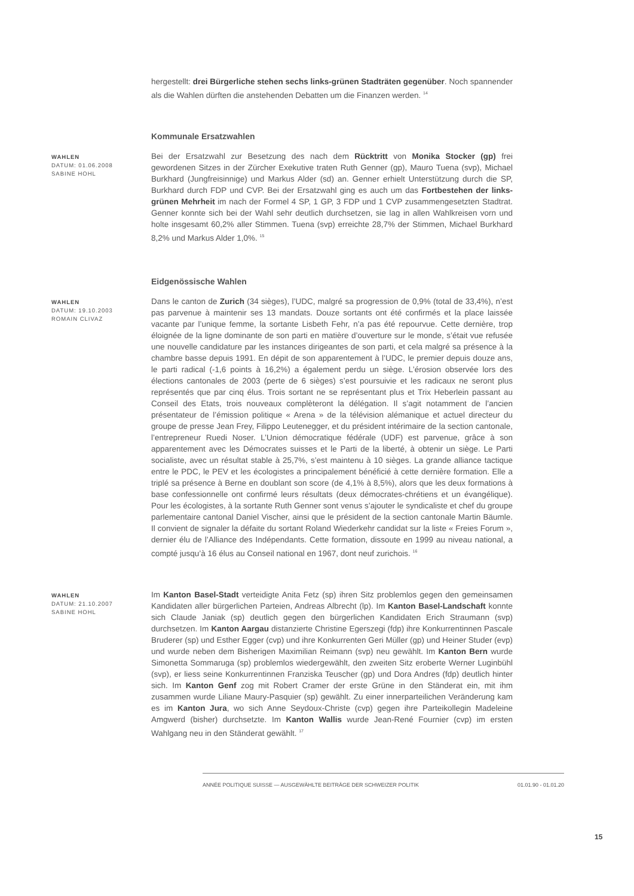hergestellt: drei Bürgerliche stehen sechs links-grünen Stadträten gegenüber. Noch spannender als die Wahlen dürften die anstehenden Debatten um die Finanzen werden. <sup>14</sup>
Kommunale Ersatzwahlen
WAHLEN
DATUM: 01.06.2008
SABINE HOHL
Bei der Ersatzwahl zur Besetzung des nach dem Rücktritt von Monika Stocker (gp) frei gewordenen Sitzes in der Zürcher Exekutive traten Ruth Genner (gp), Mauro Tuena (svp), Michael Burkhard (Jungfreisinnige) und Markus Alder (sd) an. Genner erhielt Unterstützung durch die SP, Burkhard durch FDP und CVP. Bei der Ersatzwahl ging es auch um das Fortbestehen der links-grünen Mehrheit im nach der Formel 4 SP, 1 GP, 3 FDP und 1 CVP zusammengesetzten Stadtrat. Genner konnte sich bei der Wahl sehr deutlich durchsetzen, sie lag in allen Wahlkreisen vorn und holte insgesamt 60,2% aller Stimmen. Tuena (svp) erreichte 28,7% der Stimmen, Michael Burkhard 8,2% und Markus Alder 1,0%. <sup>15</sup>
Eidgenössische Wahlen
WAHLEN
DATUM: 19.10.2003
ROMAIN CLIVAZ
Dans le canton de Zurich (34 sièges), l’UDC, malgré sa progression de 0,9% (total de 33,4%), n’est pas parvenue à maintenir ses 13 mandats. Douze sortants ont été confirmés et la place laissée vacante par l’unique femme, la sortante Lisbeth Fehr, n’a pas été repourvue. Cette dernière, trop éloignée de la ligne dominante de son parti en matière d’ouverture sur le monde, s’était vue refusée une nouvelle candidature par les instances dirigeantes de son parti, et cela malgré sa présence à la chambre basse depuis 1991. En dépit de son apparentement à l’UDC, le premier depuis douze ans, le parti radical (-1,6 points à 16,2%) a également perdu un siège. L’érosion observée lors des élections cantonales de 2003 (perte de 6 sièges) s’est poursuivie et les radicaux ne seront plus représentés que par cinq élus. Trois sortant ne se représentant plus et Trix Heberlein passant au Conseil des Etats, trois nouveaux complèteront la délégation. Il s’agit notamment de l’ancien présentateur de l’émission politique « Arena » de la télévision alémanique et actuel directeur du groupe de presse Jean Frey, Filippo Leutenegger, et du président intérimaire de la section cantonale, l’entrepreneur Ruedi Noser. L’Union démocratique fédérale (UDF) est parvenue, grâce à son apparentement avec les Démocrates suisses et le Parti de la liberté, à obtenir un siège. Le Parti socialiste, avec un résultat stable à 25,7%, s’est maintenu à 10 sièges. La grande alliance tactique entre le PDC, le PEV et les écologistes a principalement bénéficié à cette dernière formation. Elle a triplé sa présence à Berne en doublant son score (de 4,1% à 8,5%), alors que les deux formations à base confessionnelle ont confirmé leurs résultats (deux démocrates-chrétiens et un évangélique). Pour les écologistes, à la sortante Ruth Genner sont venus s’ajouter le syndicaliste et chef du groupe parlementaire cantonal Daniel Vischer, ainsi que le président de la section cantonale Martin Bäumle. Il convient de signaler la défaite du sortant Roland Wiederkehr candidat sur la liste « Freies Forum », dernier élu de l’Alliance des Indépendants. Cette formation, dissoute en 1999 au niveau national, a compté jusqu’à 16 élus au Conseil national en 1967, dont neuf zurichois. <sup>16</sup>
WAHLEN
DATUM: 21.10.2007
SABINE HOHL
Im Kanton Basel-Stadt verteidigte Anita Fetz (sp) ihren Sitz problemlos gegen den gemeinsamen Kandidaten aller bürgerlichen Parteien, Andreas Albrecht (lp). Im Kanton Basel-Landschaft konnte sich Claude Janiak (sp) deutlich gegen den bürgerlichen Kandidaten Erich Straumann (svp) durchsetzen. Im Kanton Aargau distanzierte Christine Egerszegi (fdp) ihre Konkurrentinnen Pascale Bruderer (sp) und Esther Egger (cvp) und ihre Konkurrenten Geri Müller (gp) und Heiner Studer (evp) und wurde neben dem Bisherigen Maximilian Reimann (svp) neu gewählt. Im Kanton Bern wurde Simonetta Sommaruga (sp) problemlos wiedergewählt, den zweiten Sitz eroberte Werner Luginbühl (svp), er liess seine Konkurrentinnen Franziska Teuscher (gp) und Dora Andres (fdp) deutlich hinter sich. Im Kanton Genf zog mit Robert Cramer der erste Grüne in den Ständerat ein, mit ihm zusammen wurde Liliane Maury-Pasquier (sp) gewählt. Zu einer innerparteilichen Veränderung kam es im Kanton Jura, wo sich Anne Seydoux-Christe (cvp) gegen ihre Parteikollegin Madeleine Amgwerd (bisher) durchsetzte. Im Kanton Wallis wurde Jean-René Fournier (cvp) im ersten Wahlgang neu in den Ständerat gewählt. <sup>17</sup>
ANNÉE POLITIQUE SUISSE — AUSGEWÄHLTE BEITRÄGE DER SCHWEIZER POLITIK 01.01.90 - 01.01.20
15